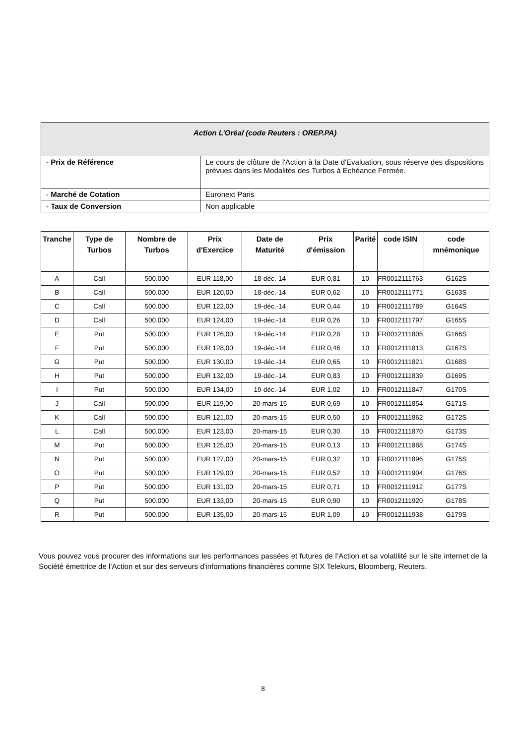| Action L’Oréal (code Reuters : OREP.PA) | |
| - Prix de Référence | Le cours de clôture de l'Action à la Date d'Evaluation, sous réserve des dispositions prévues dans les Modalités des Turbos à Echéance Fermée. |
| - Marché de Cotation | Euronext Paris |
| - Taux de Conversion | Non applicable |
| Tranche | Type de Turbos | Nombre de Turbos | Prix d'Exercice | Date de Maturité | Prix d'émission | Parité | code ISIN | code mnémonique |
| --- | --- | --- | --- | --- | --- | --- | --- | --- |
| A | Call | 500.000 | EUR 118,00 | 18-déc.-14 | EUR 0,81 | 10 | FR0012111763 | G162S |
| B | Call | 500.000 | EUR 120,00 | 18-déc.-14 | EUR 0,62 | 10 | FR0012111771 | G163S |
| C | Call | 500.000 | EUR 122,00 | 19-déc.-14 | EUR 0,44 | 10 | FR0012111789 | G164S |
| D | Call | 500.000 | EUR 124,00 | 19-déc.-14 | EUR 0,26 | 10 | FR0012111797 | G165S |
| E | Put | 500.000 | EUR 126,00 | 19-déc.-14 | EUR 0,28 | 10 | FR0012111805 | G166S |
| F | Put | 500.000 | EUR 128,00 | 19-déc.-14 | EUR 0,46 | 10 | FR0012111813 | G167S |
| G | Put | 500.000 | EUR 130,00 | 19-déc.-14 | EUR 0,65 | 10 | FR0012111821 | G168S |
| H | Put | 500.000 | EUR 132,00 | 19-déc.-14 | EUR 0,83 | 10 | FR0012111839 | G169S |
| I | Put | 500.000 | EUR 134,00 | 19-déc.-14 | EUR 1,02 | 10 | FR0012111847 | G170S |
| J | Call | 500.000 | EUR 119,00 | 20-mars-15 | EUR 0,69 | 10 | FR0012111854 | G171S |
| K | Call | 500.000 | EUR 121,00 | 20-mars-15 | EUR 0,50 | 10 | FR0012111862 | G172S |
| L | Call | 500.000 | EUR 123,00 | 20-mars-15 | EUR 0,30 | 10 | FR0012111870 | G173S |
| M | Put | 500.000 | EUR 125,00 | 20-mars-15 | EUR 0,13 | 10 | FR0012111888 | G174S |
| N | Put | 500.000 | EUR 127,00 | 20-mars-15 | EUR 0,32 | 10 | FR0012111896 | G175S |
| O | Put | 500.000 | EUR 129,00 | 20-mars-15 | EUR 0,52 | 10 | FR0012111904 | G176S |
| P | Put | 500.000 | EUR 131,00 | 20-mars-15 | EUR 0,71 | 10 | FR0012111912 | G177S |
| Q | Put | 500.000 | EUR 133,00 | 20-mars-15 | EUR 0,90 | 10 | FR0012111920 | G178S |
| R | Put | 500.000 | EUR 135,00 | 20-mars-15 | EUR 1,09 | 10 | FR0012111938 | G179S |
Vous pouvez vous procurer des informations sur les performances passées et futures de l’Action et sa volatilité sur le site internet de la Société émettrice de l’Action et sur des serveurs d'informations financières comme SIX Telekurs, Bloomberg, Reuters.
8